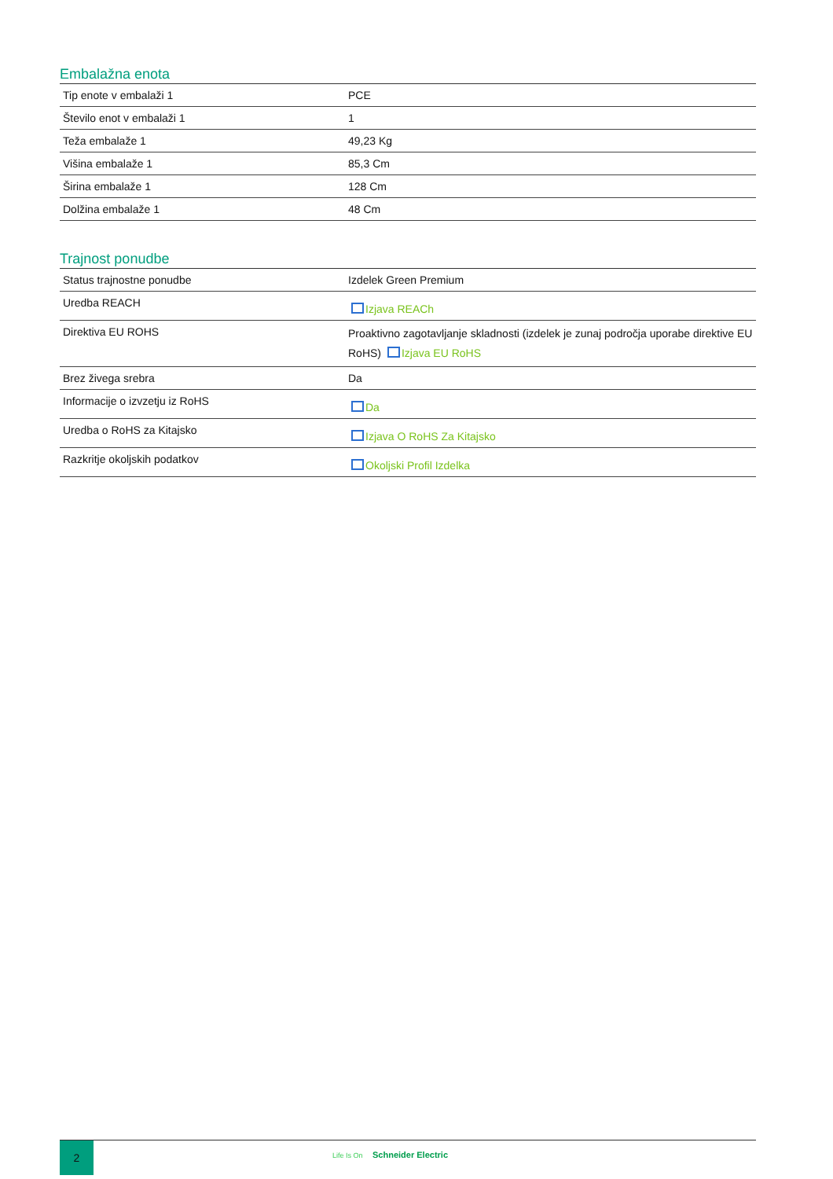Embalažna enota
| Tip enote v embalaži 1 | PCE |
| Število enot v embalaži 1 | 1 |
| Teža embalaže 1 | 49,23 Kg |
| Višina embalaže 1 | 85,3 Cm |
| Širina embalaže 1 | 128 Cm |
| Dolžina embalaže 1 | 48 Cm |
Trajnost ponudbe
| Status trajnostne ponudbe | Izdelek Green Premium |
| Uredba REACH | Izjava REACh |
| Direktiva EU ROHS | Proaktivno zagotavljanje skladnosti (izdelek je zunaj področja uporabe direktive EU RoHS) Izjava EU RoHS |
| Brez živega srebra | Da |
| Informacije o izvzetju iz RoHS | Da |
| Uredba o RoHS za Kitajsko | Izjava O RoHS Za Kitajsko |
| Razkritje okoljskih podatkov | Okoljski Profil Izdelka |
2
Life Is On Schneider Electric